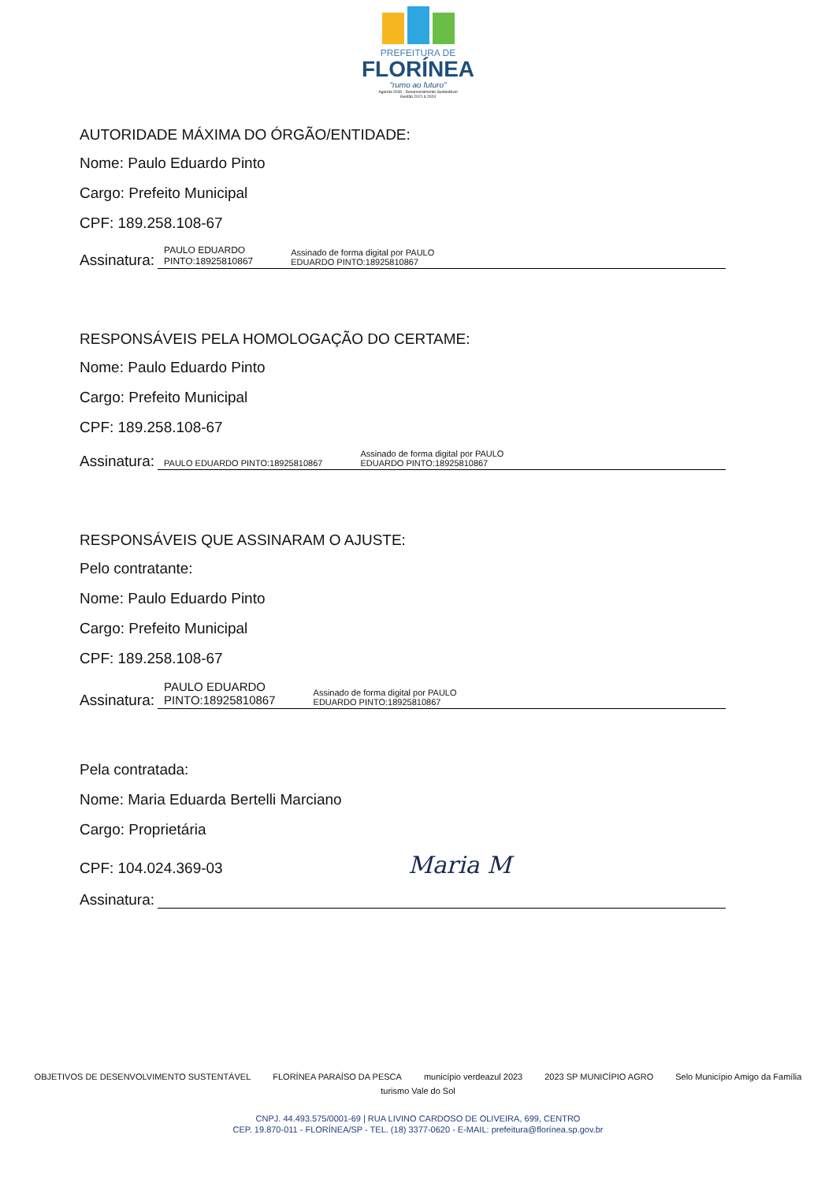PREFEITURA DE
FLORÍNEA
"rumo ao futuro"
Agenda 2030 - Desenvolvimento Sustentável
Gestão 2021 à 2024
AUTORIDADE MÁXIMA DO ÓRGÃO/ENTIDADE:
Nome: Paulo Eduardo Pinto
Cargo: Prefeito Municipal
CPF: 189.258.108-67
Assinatura:
PAULO EDUARDO
PINTO:18925810867 Assinado de forma digital por PAULO
EDUARDO PINTO:18925810867
RESPONSÁVEIS PELA HOMOLOGAÇÃO DO CERTAME:
Nome: Paulo Eduardo Pinto
Cargo: Prefeito Municipal
CPF: 189.258.108-67
Assinatura:
PAULO EDUARDO PINTO:18925810867 Assinado de forma digital por PAULO
EDUARDO PINTO:18925810867
RESPONSÁVEIS QUE ASSINARAM O AJUSTE:
Pelo contratante:
Nome: Paulo Eduardo Pinto
Cargo: Prefeito Municipal
CPF: 189.258.108-67
Assinatura:
PAULO EDUARDO
PINTO:18925810867 Assinado de forma digital por PAULO
EDUARDO PINTO:18925810867
Pela contratada:
Nome: Maria Eduarda Bertelli Marciano
Cargo: Proprietária
CPF: 104.024.369-03 Maria M
Assinatura:
OBJETIVOS DE DESENVOLVIMENTO SUSTENTÁVEL FLORÍNEA PARAÍSO DA PESCA município verdeazul 2023 2023 SP MUNICÍPIO AGRO Selo Município Amigo da Família turismo Vale do Sol
CNPJ. 44.493.575/0001-69 | RUA LIVINO CARDOSO DE OLIVEIRA, 699, CENTRO
CEP. 19.870-011 - FLORÍNEA/SP - TEL. (18) 3377-0620 - E-MAIL: prefeitura@florínea.sp.gov.br